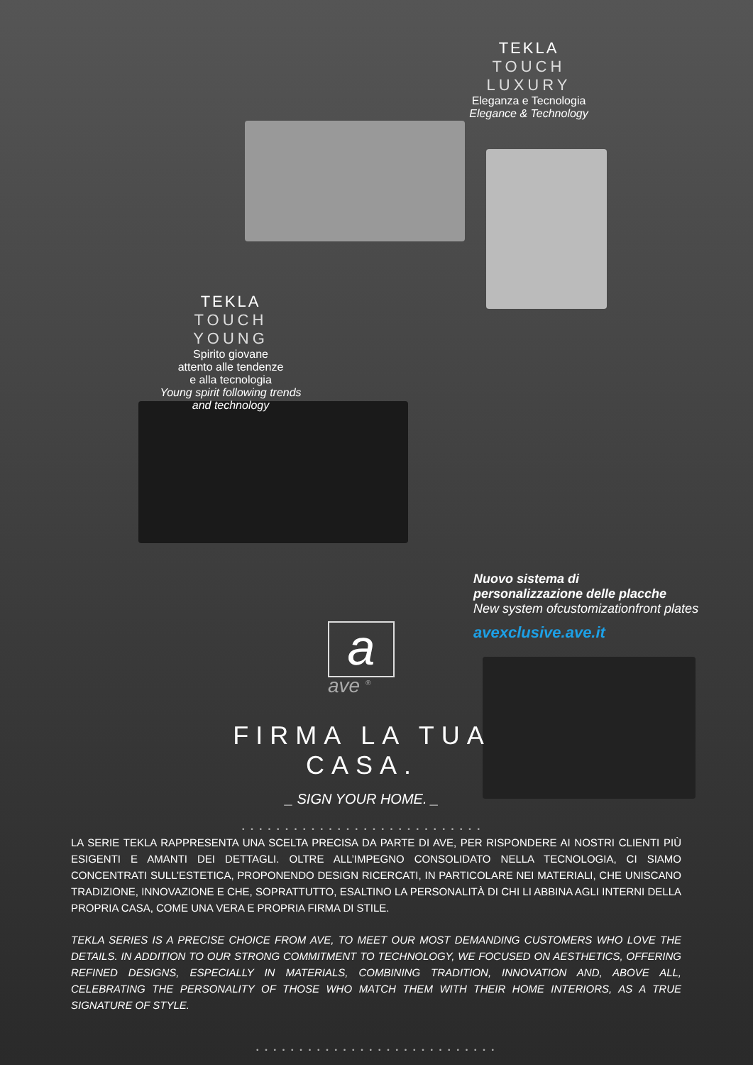TEKLA
TOUCH LUXURY
Eleganza e Tecnologia
Elegance & Technology
TEKLA
TOUCH YOUNG
Spirito giovane
attento alle tendenze
e alla tecnologia
Young spirit following trends
and technology
Nuovo sistema di
personalizzazione delle placche
New system ofcustomizationfront plates
avexclusive.ave.it
a
ave <sup>®</sup>
FIRMA LA TUA CASA.
_ SIGN YOUR HOME. _
• • • • • • • • • • • • • • • • • • • • • • • • • • • •
LA SERIE TEKLA RAPPRESENTA UNA SCELTA PRECISA DA PARTE DI AVE, PER RISPONDERE AI NOSTRI CLIENTI PIÙ ESIGENTI E AMANTI DEI DETTAGLI. OLTRE ALL’IMPEGNO CONSOLIDATO NELLA TECNOLOGIA, CI SIAMO CONCENTRATI SULL’ESTETICA, PROPONENDO DESIGN RICERCATI, IN PARTICOLARE NEI MATERIALI, CHE UNISCANO TRADIZIONE, INNOVAZIONE E CHE, SOPRATTUTTO, ESALTINO LA PERSONALITÀ DI CHI LI ABBINA AGLI INTERNI DELLA PROPRIA CASA, COME UNA VERA E PROPRIA FIRMA DI STILE.
TEKLA SERIES IS A PRECISE CHOICE FROM AVE, TO MEET OUR MOST DEMANDING CUSTOMERS WHO LOVE THE DETAILS. IN ADDITION TO OUR STRONG COMMITMENT TO TECHNOLOGY, WE FOCUSED ON AESTHETICS, OFFERING REFINED DESIGNS, ESPECIALLY IN MATERIALS, COMBINING TRADITION, INNOVATION AND, ABOVE ALL, CELEBRATING THE PERSONALITY OF THOSE WHO MATCH THEM WITH THEIR HOME INTERIORS, AS A TRUE SIGNATURE OF STYLE.
• • • • • • • • • • • • • • • • • • • • • • • • • • • •